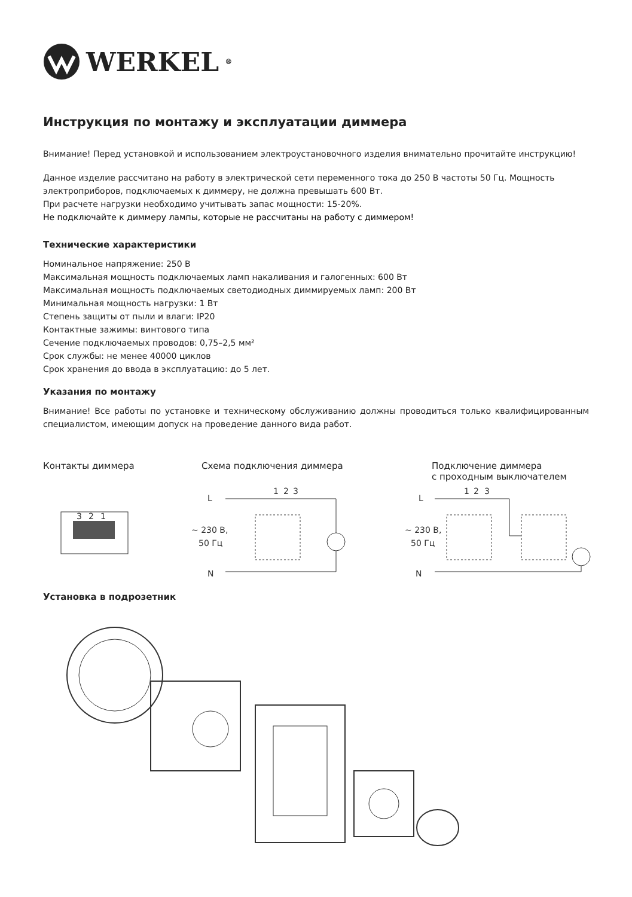WERKEL<sup>®</sup>
Инструкция по монтажу и эксплуатации диммера
Внимание! Перед установкой и использованием электроустановочного изделия внимательно прочитайте инструкцию!
Данное изделие рассчитано на работу в электрической сети переменного тока до 250 В частоты 50 Гц. Мощность электроприборов, подключаемых к диммеру, не должна превышать 600 Вт.
При расчете нагрузки необходимо учитывать запас мощности: 15-20%.
Не подключайте к диммеру лампы, которые не рассчитаны на работу с диммером!
Технические характеристики
Номинальное напряжение: 250 В
Максимальная мощность подключаемых ламп накаливания и галогенных: 600 Вт
Максимальная мощность подключаемых светодиодных диммируемых ламп: 200 Вт
Минимальная мощность нагрузки: 1 Вт
Степень защиты от пыли и влаги: IP20
Контактные зажимы: винтового типа
Сечение подключаемых проводов: 0,75–2,5 мм²
Срок службы: не менее 40000 циклов
Срок хранения до ввода в эксплуатацию: до 5 лет.
Указания по монтажу
Внимание! Все работы по установке и техническому обслуживанию должны проводиться только квалифицированным специалистом, имеющим допуск на проведение данного вида работ.
Контакты диммера Схема подключения диммера Подключение диммера
с проходным выключателем
3
2
1
L
~ 230 В,
50 Гц
N
1
2
3
L
~ 230 В,
50 Гц
N
1
2
3
Установка в подрозетник